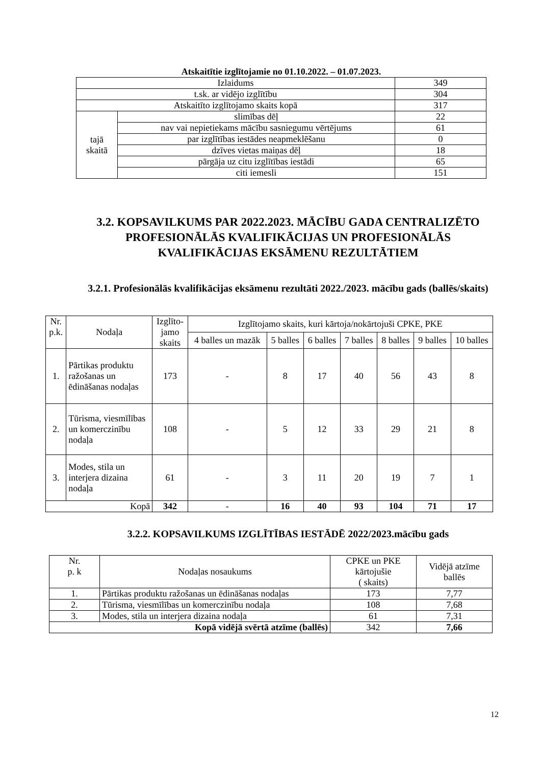Atskaitītie izglītojamie no 01.10.2022. – 01.07.2023.
| Izlaidums | | 349 |
| t.sk. ar vidējo izglītību | | 304 |
| Atskaitīto izglītojamo skaits kopā | | 317 |
| tajā skaitā | slimības dēļ | 22 |
| | nav vai nepietiekams mācību sasniegumu vērtējums | 61 |
| | par izglītības iestādes neapmeklēšanu | 0 |
| | dzīves vietas maiņas dēļ | 18 |
| | pārgāja uz citu izglītības iestādi | 65 |
| | citi iemesli | 151 |
3.2. KOPSAVILKUMS PAR 2022.2023. MĀCĪBU GADA CENTRALIZĒTO PROFESIONĀLĀS KVALIFIKĀCIJAS UN PROFESIONĀLĀS KVALIFIKĀCIJAS EKSĀMENU REZULTĀTIEM
3.2.1. Profesionālās kvalifikācijas eksāmenu rezultāti 2022./2023. mācību gads (ballēs/skaits)
| Nr. p.k. | Nodaļa | Izglīto- jamo skaits | Izglītojamo skaits, kuri kārtoja/nokārtojuši CPKE, PKE | | | | | | |
| | | | 4 balles un mazāk | 5 balles | 6 balles | 7 balles | 8 balles | 9 balles | 10 balles |
| 1. | Pārtikas produktu ražošanas un ēdināšanas nodaļas | 173 | - | 8 | 17 | 40 | 56 | 43 | 8 |
| 2. | Tūrisma, viesmīlības un komerczinību nodaļa | 108 | - | 5 | 12 | 33 | 29 | 21 | 8 |
| 3. | Modes, stila un interjera dizaina nodaļa | 61 | - | 3 | 11 | 20 | 19 | 7 | 1 |
| Kopā | | 342 | - | 16 | 40 | 93 | 104 | 71 | 17 |
3.2.2. KOPSAVILKUMS IZGLĪTĪBAS IESTĀDĒ 2022/2023.mācību gads
| Nr. p. k | Nodaļas nosaukums | CPKE un PKE kārtojušie ( skaits) | Vidējā atzīme ballēs |
| 1. | Pārtikas produktu ražošanas un ēdināšanas nodaļas | 173 | 7,77 |
| 2. | Tūrisma, viesmīlības un komerczinību nodaļa | 108 | 7,68 |
| 3. | Modes, stila un interjera dizaina nodaļa | 61 | 7,31 |
| Kopā vidējā svērtā atzīme (ballēs) | | 342 | 7,66 |
12